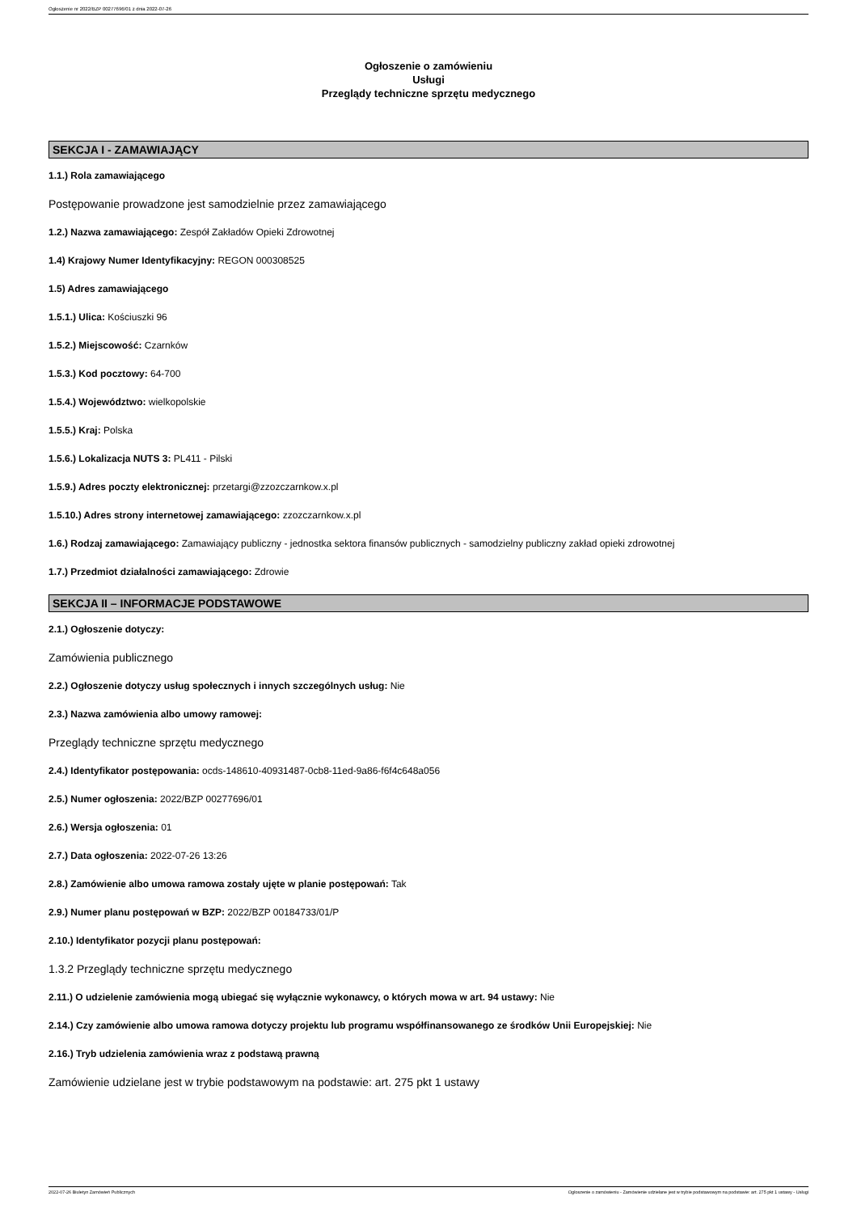Ogłoszenie nr 2022/BZP 00277696/01 z dnia 2022-07-26
Ogłoszenie o zamówieniu
Usługi
Przeglądy techniczne sprzętu medycznego
SEKCJA I - ZAMAWIAJĄCY
1.1.) Rola zamawiającego
Postępowanie prowadzone jest samodzielnie przez zamawiającego
1.2.) Nazwa zamawiającego: Zespół Zakładów Opieki Zdrowotnej
1.4) Krajowy Numer Identyfikacyjny: REGON 000308525
1.5) Adres zamawiającego
1.5.1.) Ulica: Kościuszki 96
1.5.2.) Miejscowość: Czarnków
1.5.3.) Kod pocztowy: 64-700
1.5.4.) Województwo: wielkopolskie
1.5.5.) Kraj: Polska
1.5.6.) Lokalizacja NUTS 3: PL411 - Pilski
1.5.9.) Adres poczty elektronicznej: przetargi@zzozczarnkow.x.pl
1.5.10.) Adres strony internetowej zamawiającego: zzozczarnkow.x.pl
1.6.) Rodzaj zamawiającego: Zamawiający publiczny - jednostka sektora finansów publicznych - samodzielny publiczny zakład opieki zdrowotnej
1.7.) Przedmiot działalności zamawiającego: Zdrowie
SEKCJA II – INFORMACJE PODSTAWOWE
2.1.) Ogłoszenie dotyczy:
Zamówienia publicznego
2.2.) Ogłoszenie dotyczy usług społecznych i innych szczególnych usług: Nie
2.3.) Nazwa zamówienia albo umowy ramowej:
Przeglądy techniczne sprzętu medycznego
2.4.) Identyfikator postępowania: ocds-148610-40931487-0cb8-11ed-9a86-f6f4c648a056
2.5.) Numer ogłoszenia: 2022/BZP 00277696/01
2.6.) Wersja ogłoszenia: 01
2.7.) Data ogłoszenia: 2022-07-26 13:26
2.8.) Zamówienie albo umowa ramowa zostały ujęte w planie postępowań: Tak
2.9.) Numer planu postępowań w BZP: 2022/BZP 00184733/01/P
2.10.) Identyfikator pozycji planu postępowań:
1.3.2 Przeglądy techniczne sprzętu medycznego
2.11.) O udzielenie zamówienia mogą ubiegać się wyłącznie wykonawcy, o których mowa w art. 94 ustawy: Nie
2.14.) Czy zamówienie albo umowa ramowa dotyczy projektu lub programu współfinansowanego ze środków Unii Europejskiej: Nie
2.16.) Tryb udzielenia zamówienia wraz z podstawą prawną
Zamówienie udzielane jest w trybie podstawowym na podstawie: art. 275 pkt 1 ustawy
2022-07-26 Biuletyn Zamówień Publicznych Ogłoszenie o zamówieniu - Zamówienie udzielane jest w trybie podstawowym na podstawie: art. 275 pkt 1 ustawy - Usługi